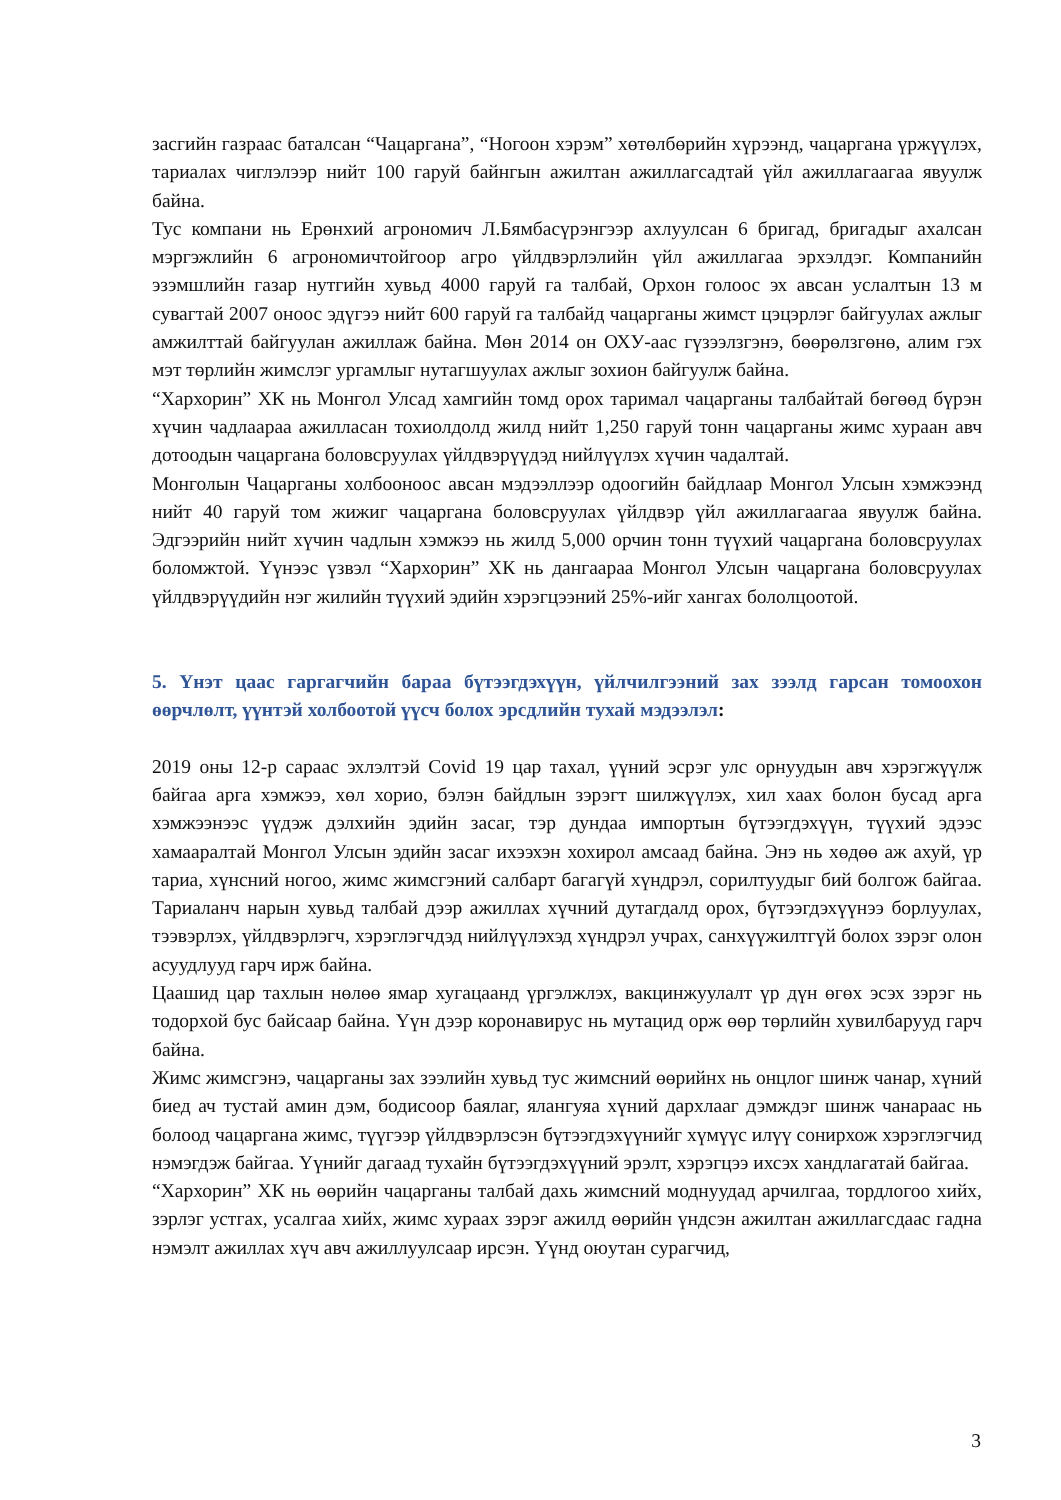засгийн газраас баталсан “Чацаргана”, “Ногоон хэрэм” хөтөлбөрийн хүрээнд, чацаргана үржүүлэх, тариалах чиглэлээр нийт 100 гаруй байнгын ажилтан ажиллагсадтай үйл ажиллагаагаа явуулж байна.
Тус компани нь Ерөнхий агрономич Л.Бямбасүрэнгээр ахлуулсан 6 бригад, бригадыг ахалсан мэргэжлийн 6 агрономичтойгоор агро үйлдвэрлэлийн үйл ажиллагаа эрхэлдэг. Компанийн эзэмшлийн газар нутгийн хувьд 4000 гаруй га талбай, Орхон голоос эх авсан услалтын 13 м сувагтай 2007 оноос эдүгээ нийт 600 гаруй га талбайд чацарганы жимст цэцэрлэг байгуулах ажлыг амжилттай байгуулан ажиллаж байна. Мөн 2014 он ОХУ-аас гүзээлзгэнэ, бөөрөлзгөнө, алим гэх мэт төрлийн жимслэг ургамлыг нутагшуулах ажлыг зохион байгуулж байна.
“Хархорин” ХК нь Монгол Улсад хамгийн томд орох таримал чацарганы талбайтай бөгөөд бүрэн хүчин чадлаараа ажилласан тохиолдолд жилд нийт 1,250 гаруй тонн чацарганы жимс хураан авч дотоодын чацаргана боловсруулах үйлдвэрүүдэд нийлүүлэх хүчин чадалтай.
Монголын Чацарганы холбооноос авсан мэдээллээр одоогийн байдлаар Монгол Улсын хэмжээнд нийт 40 гаруй том жижиг чацаргана боловсруулах үйлдвэр үйл ажиллагаагаа явуулж байна. Эдгээрийн нийт хүчин чадлын хэмжээ нь жилд 5,000 орчин тонн түүхий чацаргана боловсруулах боломжтой. Үүнээс үзвэл “Хархорин” ХК нь дангаараа Монгол Улсын чацаргана боловсруулах үйлдвэрүүдийн нэг жилийн түүхий эдийн хэрэгцээний 25%-ийг хангах бололцоотой.
5. Үнэт цаас гаргагчийн бараа бүтээгдэхүүн, үйлчилгээний зах зээлд гарсан томоохон өөрчлөлт, үүнтэй холбоотой үүсч болох эрсдлийн тухай мэдээлэл:
2019 оны 12-р сараас эхлэлтэй Covid 19 цар тахал, үүний эсрэг улс орнуудын авч хэрэгжүүлж байгаа арга хэмжээ, хөл хорио, бэлэн байдлын зэрэгт шилжүүлэх, хил хаах болон бусад арга хэмжээнээс үүдэж дэлхийн эдийн засаг, тэр дундаа импортын бүтээгдэхүүн, түүхий эдээс хамааралтай Монгол Улсын эдийн засаг ихээхэн хохирол амсаад байна. Энэ нь хөдөө аж ахуй, үр тариа, хүнсний ногоо, жимс жимсгэний салбарт багагүй хүндрэл, сорилтуудыг бий болгож байгаа. Тариаланч нарын хувьд талбай дээр ажиллах хүчний дутагдалд орох, бүтээгдэхүүнээ борлуулах, тээвэрлэх, үйлдвэрлэгч, хэрэглэгчдэд нийлүүлэхэд хүндрэл учрах, санхүүжилтгүй болох зэрэг олон асуудлууд гарч ирж байна.
Цаашид цар тахлын нөлөө ямар хугацаанд үргэлжлэх, вакцинжуулалт үр дүн өгөх эсэх зэрэг нь тодорхой бус байсаар байна. Үүн дээр коронавирус нь мутацид орж өөр төрлийн хувилбарууд гарч байна.
Жимс жимсгэнэ, чацарганы зах зээлийн хувьд тус жимсний өөрийнх нь онцлог шинж чанар, хүний биед ач тустай амин дэм, бодисоор баялаг, ялангуяа хүний дархлааг дэмждэг шинж чанараас нь болоод чацаргана жимс, түүгээр үйлдвэрлэсэн бүтээгдэхүүнийг хүмүүс илүү сонирхож хэрэглэгчид нэмэгдэж байгаа. Үүнийг дагаад тухайн бүтээгдэхүүний эрэлт, хэрэгцээ ихсэх хандлагатай байгаа.
“Хархорин” ХК нь өөрийн чацарганы талбай дахь жимсний моднуудад арчилгаа, тордлогоо хийх, зэрлэг устгах, усалгаа хийх, жимс хураах зэрэг ажилд өөрийн үндсэн ажилтан ажиллагсдаас гадна нэмэлт ажиллах хүч авч ажиллуулсаар ирсэн. Үүнд оюутан сурагчид,
3